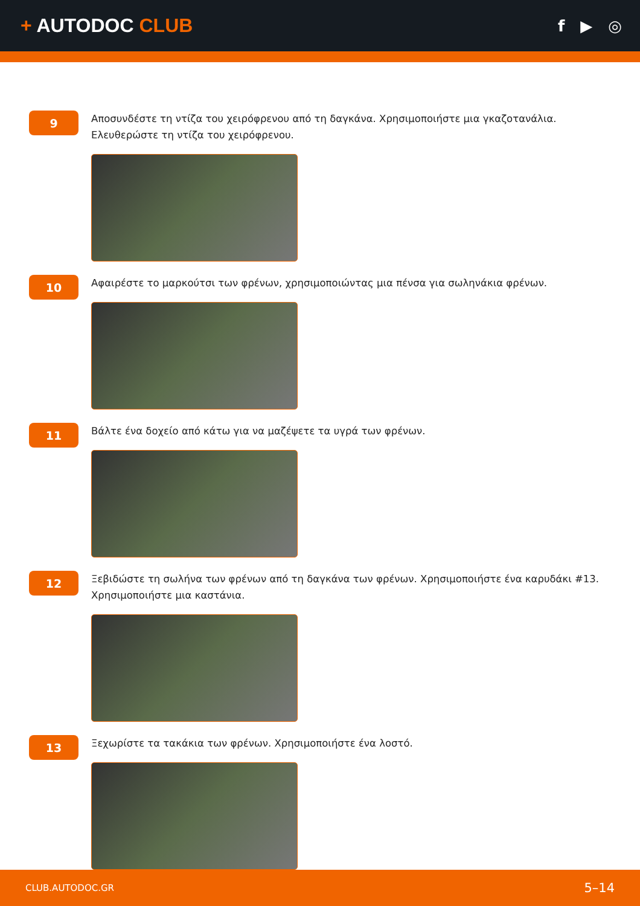+ AUTODOC CLUB
f ▶ ◎
9
Αποσυνδέστε τη ντίζα του χειρόφρενου από τη δαγκάνα. Χρησιμοποιήστε μια γκαζοτανάλια. Ελευθερώστε τη ντίζα του χειρόφρενου.
10
Αφαιρέστε το μαρκούτσι των φρένων, χρησιμοποιώντας μια πένσα για σωληνάκια φρένων.
11
Βάλτε ένα δοχείο από κάτω για να μαζέψετε τα υγρά των φρένων.
12
Ξεβιδώστε τη σωλήνα των φρένων από τη δαγκάνα των φρένων. Χρησιμοποιήστε ένα καρυδάκι #13. Χρησιμοποιήστε μια καστάνια.
13
Ξεχωρίστε τα τακάκια των φρένων. Χρησιμοποιήστε ένα λοστό.
CLUB.AUTODOC.GR 5–14